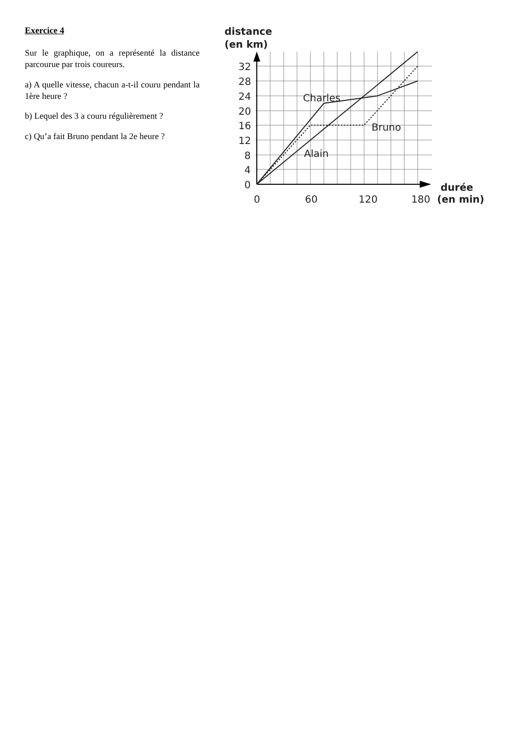Exercice 4
Sur le graphique, on a représenté la distance parcourue par trois coureurs.
a) A quelle vitesse, chacun a-t-il couru pendant la 1ère heure ?
b) Lequel des 3 a couru régulièrement ?
c) Qu’a fait Bruno pendant la 2e heure ?
distance
(en km)
32
28
24
20
16
12
8
4
0
0
60
120
180
durée
(en min)
Charles
Bruno
Alain